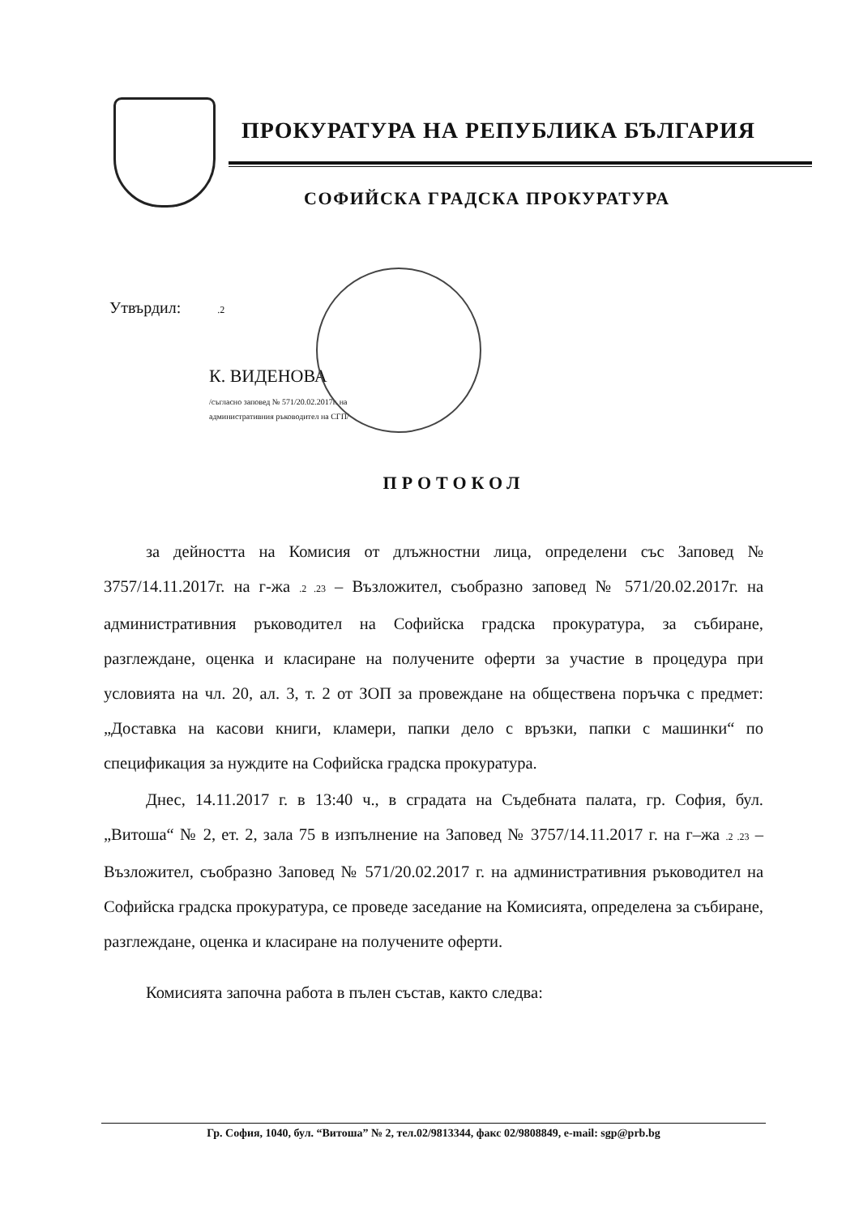ПРОКУРАТУРА НА РЕПУБЛИКА БЪЛГАРИЯ
СОФИЙСКА ГРАДСКА ПРОКУРАТУРА
Утвърдил: .2
К. ВИДЕНОВА
/съгласно заповед № 571/20.02.2017г. на
административния ръководител на СГП/
ПРОТОКОЛ
за дейността на Комисия от длъжностни лица, определени със Заповед № 3757/14.11.2017г. на г-жа .2 .23 – Възложител, съобразно заповед № 571/20.02.2017г. на административния ръководител на Софийска градска прокуратура, за събиране, разглеждане, оценка и класиране на получените оферти за участие в процедура при условията на чл. 20, ал. 3, т. 2 от ЗОП за провеждане на обществена поръчка с предмет: „Доставка на касови книги, кламери, папки дело с връзки, папки с машинки“ по спецификация за нуждите на Софийска градска прокуратура.
Днес, 14.11.2017 г. в 13:40 ч., в сградата на Съдебната палата, гр. София, бул. „Витоша“ № 2, ет. 2, зала 75 в изпълнение на Заповед № 3757/14.11.2017 г. на г–жа .2 .23 – Възложител, съобразно Заповед № 571/20.02.2017 г. на административния ръководител на Софийска градска прокуратура, се проведе заседание на Комисията, определена за събиране, разглеждане, оценка и класиране на получените оферти.
Комисията започна работа в пълен състав, както следва:
Гр. София, 1040, бул. “Витоша” № 2, тел.02/9813344, факс 02/9808849, e-mail: sgp@prb.bg